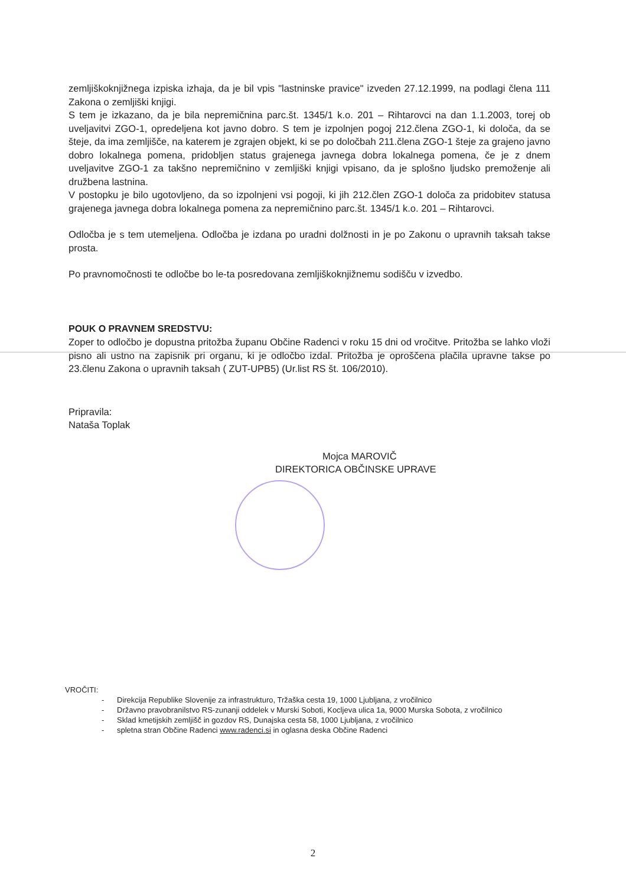zemljiškoknjižnega izpiska izhaja, da je bil vpis "lastninske pravice" izveden 27.12.1999, na podlagi člena 111 Zakona o zemljiški knjigi.
S tem je izkazano, da je bila nepremičnina parc.št. 1345/1 k.o. 201 – Rihtarovci na dan 1.1.2003, torej ob uveljavitvi ZGO-1, opredeljena kot javno dobro. S tem je izpolnjen pogoj 212.člena ZGO-1, ki določa, da se šteje, da ima zemljišče, na katerem je zgrajen objekt, ki se po določbah 211.člena ZGO-1 šteje za grajeno javno dobro lokalnega pomena, pridobljen status grajenega javnega dobra lokalnega pomena, če je z dnem uveljavitve ZGO-1 za takšno nepremičnino v zemljiški knjigi vpisano, da je splošno ljudsko premoženje ali družbena lastnina.
V postopku je bilo ugotovljeno, da so izpolnjeni vsi pogoji, ki jih 212.člen ZGO-1 določa za pridobitev statusa grajenega javnega dobra lokalnega pomena za nepremičnino parc.št. 1345/1 k.o. 201 – Rihtarovci.
Odločba je s tem utemeljena. Odločba je izdana po uradni dolžnosti in je po Zakonu o upravnih taksah takse prosta.
Po pravnomočnosti te odločbe bo le-ta posredovana zemljiškoknjižnemu sodišču v izvedbo.
POUK O PRAVNEM SREDSTVU:
Zoper to odločbo je dopustna pritožba županu Občine Radenci v roku 15 dni od vročitve. Pritožba se lahko vloži pisno ali ustno na zapisnik pri organu, ki je odločbo izdal. Pritožba je oproščena plačila upravne takse po 23.členu Zakona o upravnih taksah ( ZUT-UPB5) (Ur.list RS št. 106/2010).
Pripravila:
Nataša Toplak
Mojca MAROVIČ
DIREKTORICA OBČINSKE UPRAVE
VROČITI:
- Direkcija Republike Slovenije za infrastrukturo, Tržaška cesta 19, 1000 Ljubljana, z vročilnico
- Državno pravobranilstvo RS-zunanji oddelek v Murski Soboti, Kocljeva ulica 1a, 9000 Murska Sobota, z vročilnico
- Sklad kmetijskih zemljišč in gozdov RS, Dunajska cesta 58, 1000 Ljubljana, z vročilnico
- spletna stran Občine Radenci www.radenci.si in oglasna deska Občine Radenci
2